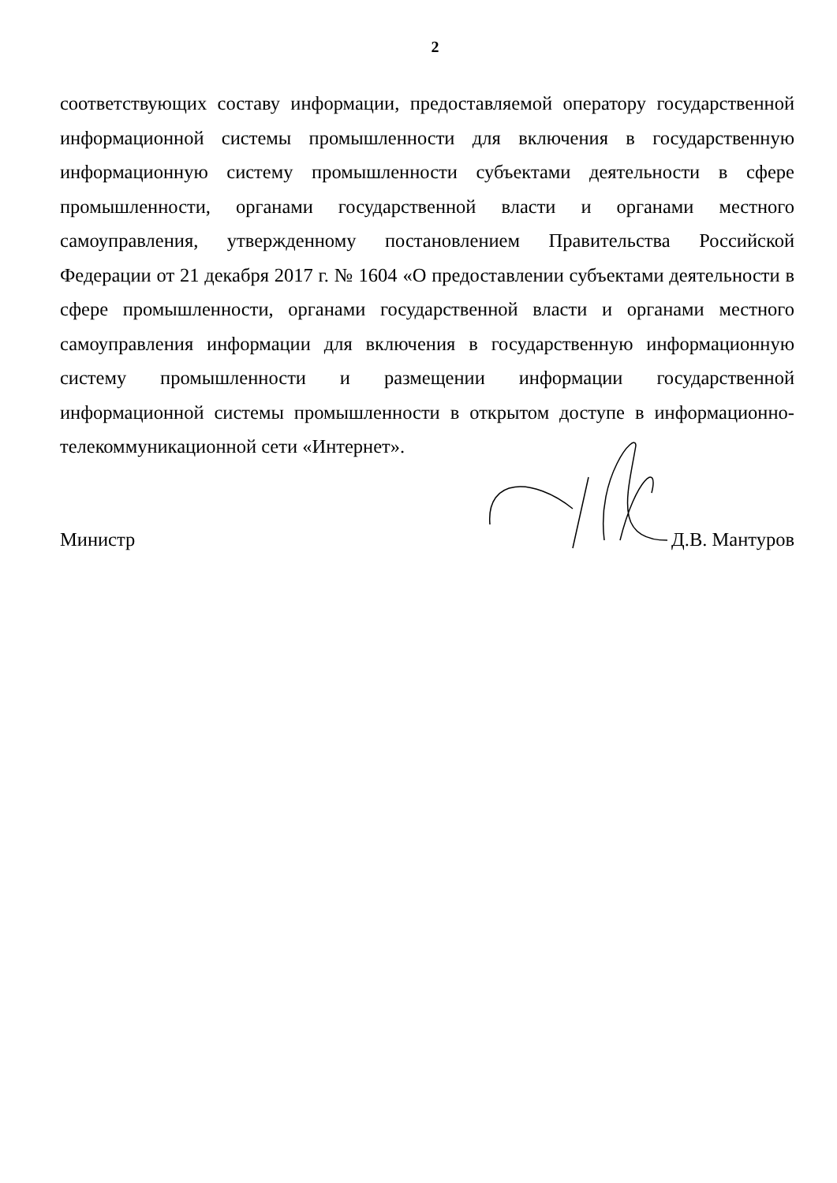2
соответствующих составу информации, предоставляемой оператору государственной информационной системы промышленности для включения в государственную информационную систему промышленности субъектами деятельности в сфере промышленности, органами государственной власти и органами местного самоуправления, утвержденному постановлением Правительства Российской Федерации от 21 декабря 2017 г. № 1604 «О предоставлении субъектами деятельности в сфере промышленности, органами государственной власти и органами местного самоуправления информации для включения в государственную информационную систему промышленности и размещении информации государственной информационной системы промышленности в открытом доступе в информационно-телекоммуникационной сети «Интернет».
Министр Д.В. Мантуров